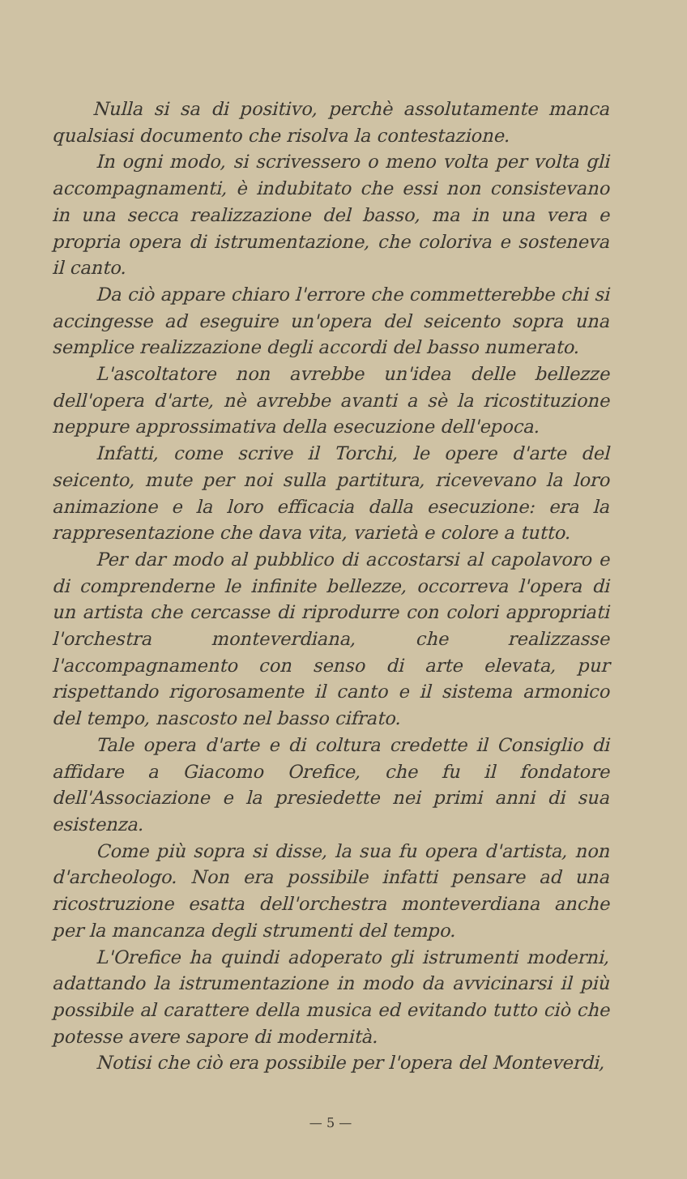Nulla si sa di positivo, perchè assolutamente manca qualsiasi documento che risolva la contestazione.
In ogni modo, si scrivessero o meno volta per volta gli accompagnamenti, è indubitato che essi non consistevano in una secca realizzazione del basso, ma in una vera e propria opera di istrumentazione, che coloriva e sosteneva il canto.
Da ciò appare chiaro l'errore che commetterebbe chi si accingesse ad eseguire un'opera del seicento sopra una semplice realizzazione degli accordi del basso numerato.
L'ascoltatore non avrebbe un'idea delle bellezze dell'opera d'arte, nè avrebbe avanti a sè la ricostituzione neppure approssimativa della esecuzione dell'epoca.
Infatti, come scrive il Torchi, le opere d'arte del seicento, mute per noi sulla partitura, ricevevano la loro animazione e la loro efficacia dalla esecuzione: era la rappresentazione che dava vita, varietà e colore a tutto.
Per dar modo al pubblico di accostarsi al capolavoro e di comprenderne le infinite bellezze, occorreva l'opera di un artista che cercasse di riprodurre con colori appropriati l'orchestra monteverdiana, che realizzasse l'accompagnamento con senso di arte elevata, pur rispettando rigorosamente il canto e il sistema armonico del tempo, nascosto nel basso cifrato.
Tale opera d'arte e di coltura credette il Consiglio di affidare a Giacomo Orefice, che fu il fondatore dell'Associazione e la presiedette nei primi anni di sua esistenza.
Come più sopra si disse, la sua fu opera d'artista, non d'archeologo. Non era possibile infatti pensare ad una ricostruzione esatta dell'orchestra monteverdiana anche per la mancanza degli strumenti del tempo.
L'Orefice ha quindi adoperato gli istrumenti moderni, adattando la istrumentazione in modo da avvicinarsi il più possibile al carattere della musica ed evitando tutto ciò che potesse avere sapore di modernità.
Notisi che ciò era possibile per l'opera del Monteverdi,
— 5 —